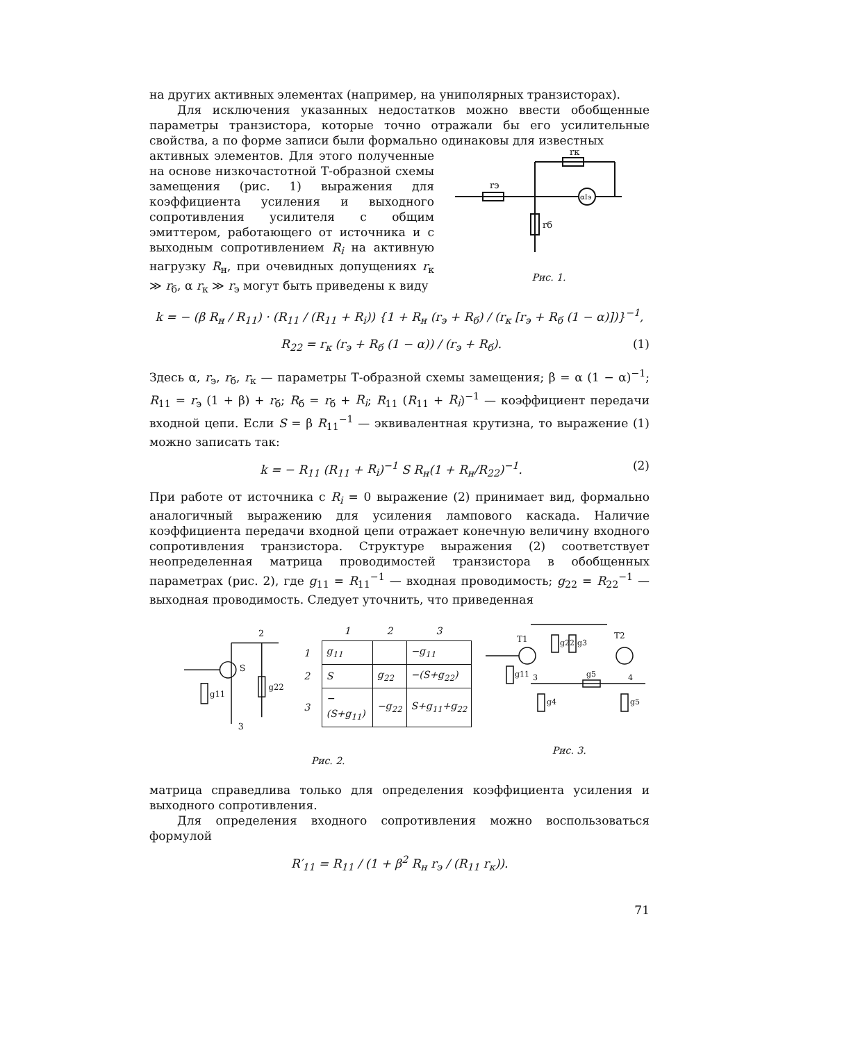на других активных элементах (например, на униполярных транзисторах).
Для исключения указанных недостатков можно ввести обобщенные параметры транзистора, которые точно отражали бы его усилительные свойства, а по форме записи были формально одинаковы для известных
активных элементов. Для этого полученные на основе низкочастотной Т-образной схемы замещения (рис. 1) выражения для коэффициента усиления и выходного сопротивления усилителя с общим эмиттером, работающего от источника и с выходным сопротивлением R<sub>i</sub> на активную нагрузку R<sub>н</sub>, при очевидных допущениях r<sub>к</sub> ≫ r<sub>б</sub>, α r<sub>к</sub> ≫ r<sub>э</sub> могут быть приведены к виду
rэ
rк
rб
αIэ
Рис. 1.
k = − (β R<sub>н</sub> / R<sub>11</sub>) · (R<sub>11</sub> / (R<sub>11</sub> + R<sub>i</sub>)) {1 + R<sub>н</sub> (r<sub>э</sub> + R<sub>б</sub>) / (r<sub>к</sub> [r<sub>э</sub> + R<sub>б</sub> (1 − α)])}<sup>−1</sup>,
R<sub>22</sub> = r<sub>к</sub> (r<sub>э</sub> + R<sub>б</sub> (1 − α)) / (r<sub>э</sub> + R<sub>б</sub>). (1)
Здесь α, r<sub>э</sub>, r<sub>б</sub>, r<sub>к</sub> — параметры Т-образной схемы замещения; β = α (1 − α)<sup>−1</sup>; R<sub>11</sub> = r<sub>э</sub> (1 + β) + r<sub>б</sub>; R<sub>б</sub> = r<sub>б</sub> + R<sub>i</sub>; R<sub>11</sub> (R<sub>11</sub> + R<sub>i</sub>)<sup>−1</sup> — коэффициент передачи входной цепи. Если S = β R<sub>11</sub><sup>−1</sup> — эквивалентная крутизна, то выражение (1) можно записать так:
k = − R<sub>11</sub> (R<sub>11</sub> + R<sub>i</sub>)<sup>−1</sup> S R<sub>н</sub>(1 + R<sub>н</sub>/R<sub>22</sub>)<sup>−1</sup>. (2)
При работе от источника с R<sub>i</sub> = 0 выражение (2) принимает вид, формально аналогичный выражению для усиления лампового каскада. Наличие коэффициента передачи входной цепи отражает конечную величину входного сопротивления транзистора. Структуре выражения (2) соответствует неопределенная матрица проводимостей транзистора в обобщенных параметрах (рис. 2), где g<sub>11</sub> = R<sub>11</sub><sup>−1</sup> — входная проводимость; g<sub>22</sub> = R<sub>22</sub><sup>−1</sup> — выходная проводимость. Следует уточнить, что приведенная
2
3
S
g22
g11
| | 1 | 2 | 3 |
| --- | --- | --- | --- |
| 1 | g<sub>11</sub> | | −g<sub>11</sub> |
| 2 | S | g<sub>22</sub> | −(S+g<sub>22</sub>) |
| 3 | −(S+g<sub>11</sub>) | −g<sub>22</sub> | S+g<sub>11</sub>+g<sub>22</sub> |
Рис. 2.
T1
T2
g22
g3
g5
g4
g5
g11
3
4
Рис. 3.
матрица справедлива только для определения коэффициента усиления и выходного сопротивления.
Для определения входного сопротивления можно воспользоваться формулой
R′<sub>11</sub> = R<sub>11</sub> / (1 + β<sup>2</sup> R<sub>н</sub> r<sub>э</sub> / (R<sub>11</sub> r<sub>к</sub>)).
71